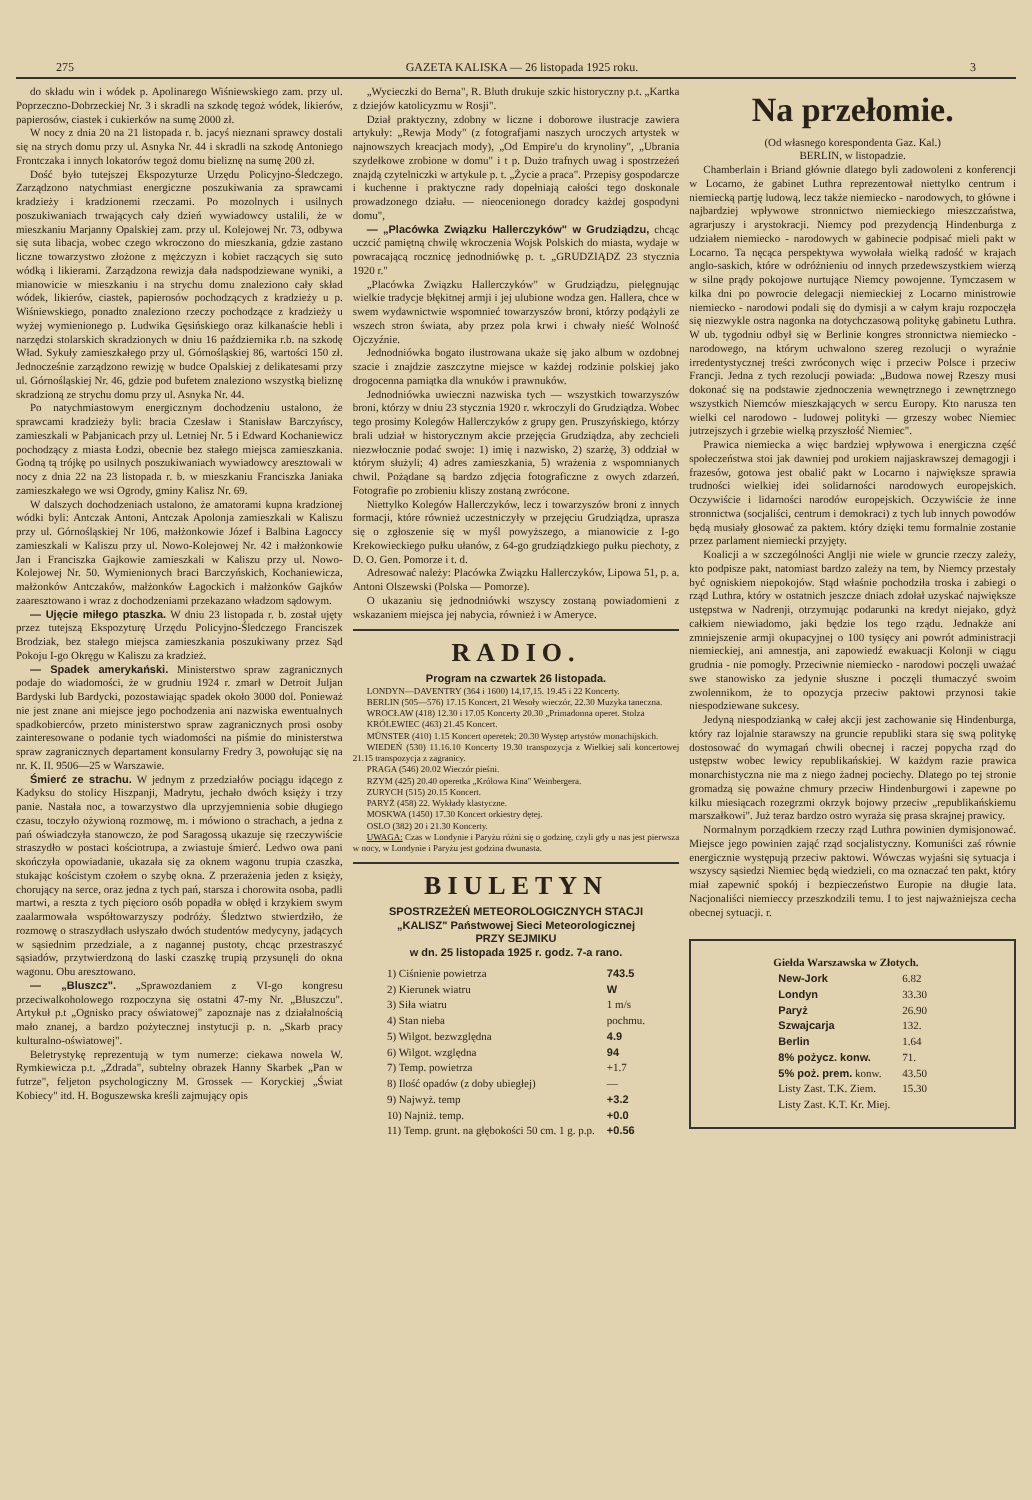275 GAZETA KALISKA — 26 listopada 1925 roku. 3
do składu win i wódek p. Apolinarego Wiśniewskiego zam. przy ul. Poprzeczno-Dobrzeckiej Nr. 3 i skradli na szkodę tegoż wódek, likierów, papierosów, ciastek i cukierków na sumę 2000 zł.
W nocy z dnia 20 na 21 listopada r. b. jacyś nieznani sprawcy dostali się na strych domu przy ul. Asnyka Nr. 44 i skradli na szkodę Antoniego Frontczaka i innych lokatorów tegoż domu bieliznę na sumę 200 zł.
Dość było tutejszej Ekspozyturze Urzędu Policyjno-Śledczego. Zarządzono natychmiast energiczne poszukiwania za sprawcami kradzieży i kradzionemi rzeczami. Po mozolnych i usilnych poszukiwaniach trwających cały dzień wywiadowcy ustalili, że w mieszkaniu Marjanny Opalskiej zam. przy ul. Kolejowej Nr. 73, odbywa się suta libacja, wobec czego wkroczono do mieszkania, gdzie zastano liczne towarzystwo złożone z mężczyzn i kobiet raczących się suto wódką i likierami. Zarządzona rewizja dała nadspodziewane wyniki, a mianowicie w mieszkaniu i na strychu domu znaleziono cały skład wódek, likierów, ciastek, papierosów pochodzących z kradzieży u p. Wiśniewskiego, ponadto znaleziono rzeczy pochodzące z kradzieży u wyżej wymienionego p. Ludwika Gęsińskiego oraz kilkanaście hebli i narzędzi stolarskich skradzionych w dniu 16 października r.b. na szkodę Wład. Sykuły zamieszkałego przy ul. Górnośląskiej 86, wartości 150 zł. Jednocześnie zarządzono rewizję w budce Opalskiej z delikatesami przy ul. Górnośląskiej Nr. 46, gdzie pod bufetem znaleziono wszystką bieliznę skradzioną ze strychu domu przy ul. Asnyka Nr. 44.
Po natychmiastowym energicznym dochodzeniu ustalono, że sprawcami kradzieży byli: bracia Czesław i Stanisław Barczyńscy, zamieszkali w Pabjanicach przy ul. Letniej Nr. 5 i Edward Kochaniewicz pochodzący z miasta Łodzi, obecnie bez stałego miejsca zamieszkania. Godną tą trójkę po usilnych poszukiwaniach wywiadowcy aresztowali w nocy z dnia 22 na 23 listopada r. b. w mieszkaniu Franciszka Janiaka zamieszkałego we wsi Ogrody, gminy Kalisz Nr. 69.
W dalszych dochodzeniach ustalono, że amatorami kupna kradzionej wódki byli: Antczak Antoni, Antczak Apolonja zamieszkali w Kaliszu przy ul. Górnośląskiej Nr 106, małżonkowie Józef i Balbina Łagoccy zamieszkali w Kaliszu przy ul. Nowo-Kolejowej Nr. 42 i małżonkowie Jan i Franciszka Gajkowie zamieszkali w Kaliszu przy ul. Nowo-Kolejowej Nr. 50. Wymienionych braci Barczyńskich, Kochaniewicza, małżonków Antczaków, małżonków Łagockich i małżonków Gajków zaaresztowano i wraz z dochodzeniami przekazano władzom sądowym.
— Ujęcie miłego ptaszka. W dniu 23 listopada r. b. został ujęty przez tutejszą Ekspozyturę Urzędu Policyjno-Śledczego Franciszek Brodziak, bez stałego miejsca zamieszkania poszukiwany przez Sąd Pokoju I-go Okręgu w Kaliszu za kradzież.
— Spadek amerykański. Ministerstwo spraw zagranicznych podaje do wiadomości, że w grudniu 1924 r. zmarł w Detroit Juljan Bardyski lub Bardycki, pozostawiając spadek około 3000 dol. Ponieważ nie jest znane ani miejsce jego pochodzenia ani nazwiska ewentualnych spadkobierców, przeto ministerstwo spraw zagranicznych prosi osoby zainteresowane o podanie tych wiadomości na piśmie do ministerstwa spraw zagranicznych departament konsularny Fredry 3, powołując się na nr. K. II. 9506—25 w Warszawie.
Śmierć ze strachu. W jednym z przedziałów pociągu idącego z Kadyksu do stolicy Hiszpanji, Madrytu, jechało dwóch księży i trzy panie. Nastała noc, a towarzystwo dla uprzyjemnienia sobie długiego czasu, toczyło ożywioną rozmowę, m. i mówiono o strachach, a jedna z pań oświadczyła stanowczo, że pod Saragossą ukazuje się rzeczywiście straszydło w postaci kościotrupa, a zwiastuje śmierć. Ledwo owa pani skończyła opowiadanie, ukazała się za oknem wagonu trupia czaszka, stukając kościstym czołem o szybę okna. Z przerażenia jeden z księży, chorujący na serce, oraz jedna z tych pań, starsza i chorowita osoba, padli martwi, a reszta z tych pięcioro osób popadła w obłęd i krzykiem swym zaalarmowała współtowarzyszy podróży. Śledztwo stwierdziło, że rozmowę o straszydłach usłyszało dwóch studentów medycyny, jadących w sąsiednim przedziale, a z nagannej pustoty, chcąc przestraszyć sąsiadów, przytwierdzoną do laski czaszkę trupią przysunęli do okna wagonu. Obu aresztowano.
— „Bluszcz". „Sprawozdaniem z VI-go kongresu przeciwalkoholowego rozpoczyna się ostatni 47-my Nr. „Bluszczu". Artykuł p.t „Ognisko pracy oświatowej" zapoznaje nas z działalnością mało znanej, a bardzo pożytecznej instytucji p. n. „Skarb pracy kulturalno-oświatowej".
Beletrystykę reprezentują w tym numerze: ciekawa nowela W. Rymkiewicza p.t. „Zdrada", subtelny obrazek Hanny Skarbek „Pan w futrze", feljeton psychologiczny M. Grossek — Koryckiej „Świat Kobiecy" itd. H. Boguszewska kreśli zajmujący opis
„Wycieczki do Berna", R. Bluth drukuje szkic historyczny p.t. „Kartka z dziejów katolicyzmu w Rosji".
Dział praktyczny, zdobny w liczne i doborowe ilustracje zawiera artykuły: „Rewja Mody" (z fotografjami naszych uroczych artystek w najnowszych kreacjach mody), „Od Empire'u do krynoliny", „Ubrania szydełkowe zrobione w domu" i t p. Dużo trafnych uwag i spostrzeżeń znajdą czytelniczki w artykule p. t. „Życie a praca". Przepisy gospodarcze i kuchenne i praktyczne rady dopełniają całości tego doskonale prowadzonego działu. — nieocenionego doradcy każdej gospodyni domu",
— „Placówka Związku Hallerczyków" w Grudziądzu, chcąc uczcić pamiętną chwilę wkroczenia Wojsk Polskich do miasta, wydaje w powracającą rocznicę jednodniówkę p. t. „GRUDZIĄDZ 23 stycznia 1920 r."
„Placówka Związku Hallerczyków" w Grudziądzu, pielęgnując wielkie tradycje błękitnej armji i jej ulubione wodza gen. Hallera, chce w swem wydawnictwie wspomnieć towarzyszów broni, którzy podążyli ze wszech stron świata, aby przez pola krwi i chwały nieść Wolność Ojczyźnie.
Jednodniówka bogato ilustrowana ukaże się jako album w ozdobnej szacie i znajdzie zaszczytne miejsce w każdej rodzinie polskiej jako drogocenna pamiątka dla wnuków i prawnuków.
Jednodniówka uwieczni nazwiska tych — wszystkich towarzyszów broni, którzy w dniu 23 stycznia 1920 r. wkroczyli do Grudziądza. Wobec tego prosimy Kolegów Hallerczyków z grupy gen. Pruszyńskiego, którzy brali udział w historycznym akcie przejęcia Grudziądza, aby zechcieli niezwłocznie podać swoje: 1) imię i nazwisko, 2) szarżę, 3) oddział w którym służyli; 4) adres zamieszkania, 5) wrażenia z wspomnianych chwil. Pożądane są bardzo zdjęcia fotograficzne z owych zdarzeń. Fotografie po zrobieniu kliszy zostaną zwrócone.
Niettylko Kolegów Hallerczyków, lecz i towarzyszów broni z innych formacji, które również uczestniczyły w przejęciu Grudziądza, uprasza się o zgłoszenie się w myśl powyższego, a mianowicie z I-go Krekowieckiego pułku ułanów, z 64-go grudziądzkiego pułku piechoty, z D. O. Gen. Pomorze i t. d.
Adresować należy: Placówka Związku Hallerczyków, Lipowa 51, p. a. Antoni Olszewski (Polska — Pomorze).
O ukazaniu się jednodniówki wszyscy zostaną powiadomieni z wskazaniem miejsca jej nabycia, również i w Ameryce.
RADIO.
Program na czwartek 26 listopada.
LONDYN—DAVENTRY (364 i 1600) 14,17,15. 19.45 i 22 Koncerty.
BERLIN (505—576) 17.15 Koncert, 21 Wesoły wieczór, 22.30 Muzyka taneczna.
WROCŁAW (418) 12.30 i 17.05 Koncerty 20.30 „Primadonna operet. Stolza
KRÓLEWIEC (463) 21.45 Koncert.
MÜNSTER (410) 1.15 Koncert operetek; 20.30 Występ artystów monachijskich.
WIEDEŃ (530) 11.16.10 Koncerty 19.30 transpozycja z Wielkiej sali koncertowej 21.15 transpozycja z zagranicy.
PRAGA (546) 20.02 Wieczór pieśni.
RZYM (425) 20.40 operetka „Królowa Kina" Weinbergera.
ZURYCH (515) 20.15 Koncert.
PARYŻ (458) 22. Wykłady klastyczne.
MOSKWA (1450) 17.30 Koncert orkiestry dętej.
OSLO (382) 20 i 21.30 Koncerty.
UWAGA: Czas w Londynie i Paryżu różni się o godzinę, czyli gdy u nas jest pierwsza w nocy, w Londynie i Paryżu jest godzina dwunasta.
BIULETYN
SPOSTRZEŻEŃ METEOROLOGICZNYCH STACJI
„KALISZ" Państwowej Sieci Meteorologicznej
PRZY SEJMIKU
w dn. 25 listopada 1925 r. godz. 7-a rano.
| 1) Ciśnienie powietrza | 743.5 |
| 2) Kierunek wiatru | W |
| 3) Siła wiatru | 1 m/s |
| 4) Stan nieba | pochmu. |
| 5) Wilgot. bezwzględna | 4.9 |
| 6) Wilgot. względna | 94 |
| 7) Temp. powietrza | +1.7 |
| 8) Ilość opadów (z doby ubiegłej) | — |
| 9) Najwyż. temp | +3.2 |
| 10) Najniż. temp. | +0.0 |
| 11) Temp. grunt. na głębokości 50 cm. 1 g. p.p. | +0.56 |
Na przełomie.
(Od własnego korespondenta Gaz. Kal.)
BERLIN, w listopadzie.
Chamberlain i Briand głównie dlatego byli zadowoleni z konferencji w Locarno, że gabinet Luthra reprezentował niettylko centrum i niemiecką partję ludową, lecz także niemiecko - narodowych, to główne i najbardziej wpływowe stronnictwo niemieckiego mieszczaństwa, agrarjuszy i arystokracji. Niemcy pod prezydencją Hindenburga z udziałem niemiecko - narodowych w gabinecie podpisać mieli pakt w Locarno. Ta nęcąca perspektywa wywołała wielką radość w krajach anglo-saskich, które w odróżnieniu od innych przedewszystkiem wierzą w silne prądy pokojowe nurtujące Niemcy powojenne. Tymczasem w kilka dni po powrocie delegacji niemieckiej z Locarno ministrowie niemiecko - narodowi podali się do dymisji a w całym kraju rozpoczęła się niezwykle ostra nagonka na dotychczasową politykę gabinetu Luthra. W ub. tygodniu odbył się w Berlinie kongres stronnictwa niemiecko - narodowego, na którym uchwalono szereg rezolucji o wyraźnie irredentystycznej treści zwróconych więc i przeciw Polsce i przeciw Francji. Jedna z tych rezolucji powiada: „Budowa nowej Rzeszy musi dokonać się na podstawie zjednoczenia wewnętrznego i zewnętrznego wszystkich Niemców mieszkających w sercu Europy. Kto narusza ten wielki cel narodowo - ludowej polityki — grzeszy wobec Niemiec jutrzejszych i grzebie wielką przyszłość Niemiec".
Prawica niemiecka a więc bardziej wpływowa i energiczna część społeczeństwa stoi jak dawniej pod urokiem najjaskrawszej demagogji i frazesów, gotowa jest obalić pakt w Locarno i największe sprawia trudności wielkiej idei solidarności narodowych europejskich. Oczywiście i lidarności narodów europejskich. Oczywiście że inne stronnictwa (socjaliści, centrum i demokraci) z tych lub innych powodów będą musiały głosować za paktem. który dzięki temu formalnie zostanie przez parlament niemiecki przyjęty.
Koalicji a w szczególności Anglji nie wiele w gruncie rzeczy zależy, kto podpisze pakt, natomiast bardzo zależy na tem, by Niemcy przestały być ogniskiem niepokojów. Stąd właśnie pochodziła troska i zabiegi o rząd Luthra, który w ostatnich jeszcze dniach zdołał uzyskać największe ustępstwa w Nadrenji, otrzymując podarunki na kredyt niejako, gdyż całkiem niewiadomo, jaki będzie los tego rządu. Jednakże ani zmniejszenie armji okupacyjnej o 100 tysięcy ani powrót administracji niemieckiej, ani amnestja, ani zapowiedź ewakuacji Kolonji w ciągu grudnia - nie pomogły. Przeciwnie niemiecko - narodowi poczęli uważać swe stanowisko za jedynie słuszne i poczęli tłumaczyć swoim zwolennikom, że to opozycja przeciw paktowi przynosi takie niespodziewane sukcesy.
Jedyną niespodzianką w całej akcji jest zachowanie się Hindenburga, który raz lojalnie starawszy na gruncie republiki stara się swą politykę dostosować do wymagań chwili obecnej i raczej popycha rząd do ustępstw wobec lewicy republikańskiej. W każdym razie prawica monarchistyczna nie ma z niego żadnej pociechy. Dlatego po tej stronie gromadzą się poważne chmury przeciw Hindenburgowi i zapewne po kilku miesiącach rozegrzmi okrzyk bojowy przeciw „republikańskiemu marszałkowi". Już teraz bardzo ostro wyraża się prasa skrajnej prawicy.
Normalnym porządkiem rzeczy rząd Luthra powinien dymisjonować. Miejsce jego powinien zająć rząd socjalistyczny. Komuniści zaś równie energicznie występują przeciw paktowi. Wówczas wyjaśni się sytuacja i wszyscy sąsiedzi Niemiec będą wiedzieli, co ma oznaczać ten pakt, który miał zapewnić spokój i bezpieczeństwo Europie na długie lata. Nacjonaliści niemieccy przeszkodzili temu. I to jest najważniejsza cecha obecnej sytuacji. r.
| Giełda Warszawska w Złotych. | |
| --- | --- |
| New-Jork | 6.82 |
| Londyn | 33.30 |
| Paryż | 26.90 |
| Szwajcarja | 132. |
| Berlin | 1.64 |
| 8% pożycz. konw. | 71. |
| 5% poż. prem. konw. | 43.50 |
| Listy Zast. T.K. Ziem. | 15.30 |
| Listy Zast. K.T. Kr. Miej. | |